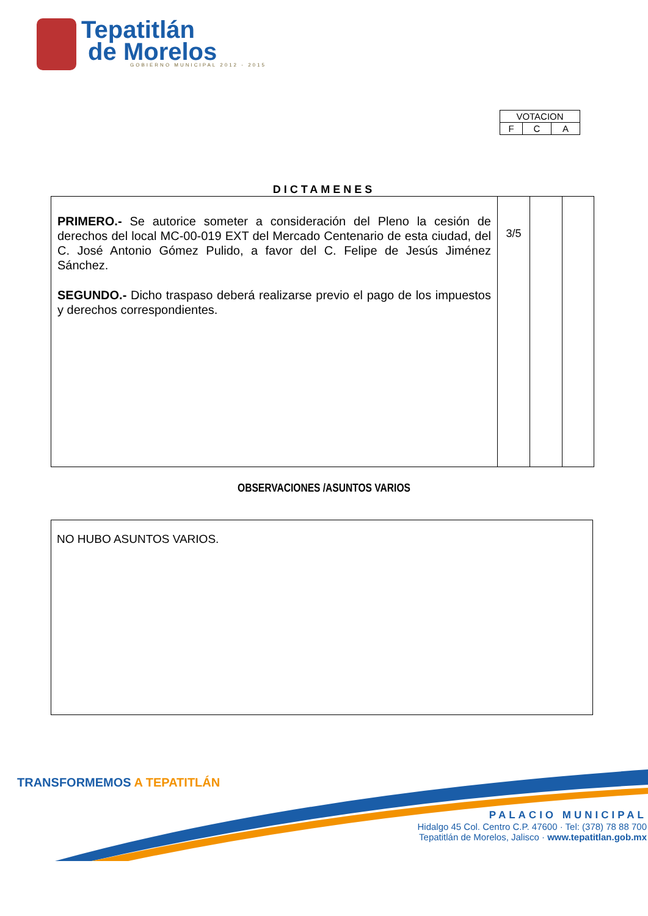Tepatitlán
de Morelos
GOBIERNO MUNICIPAL 2012 - 2015
| VOTACION | | |
| F | C | A |
DICTAMENES
| PRIMERO.- Se autorice someter a consideración del Pleno la cesión de derechos del local MC-00-019 EXT del Mercado Centenario de esta ciudad, del C. José Antonio Gómez Pulido, a favor del C. Felipe de Jesús Jiménez Sánchez. SEGUNDO.- Dicho traspaso deberá realizarse previo el pago de los impuestos y derechos correspondientes. | 3/5 | | |
OBSERVACIONES /ASUNTOS VARIOS
NO HUBO ASUNTOS VARIOS.
TRANSFORMEMOS A TEPATITLÁN
PALACIO MUNICIPAL
Hidalgo 45 Col. Centro C.P. 47600 · Tel: (378) 78 88 700
Tepatitlán de Morelos, Jalisco · www.tepatitlan.gob.mx